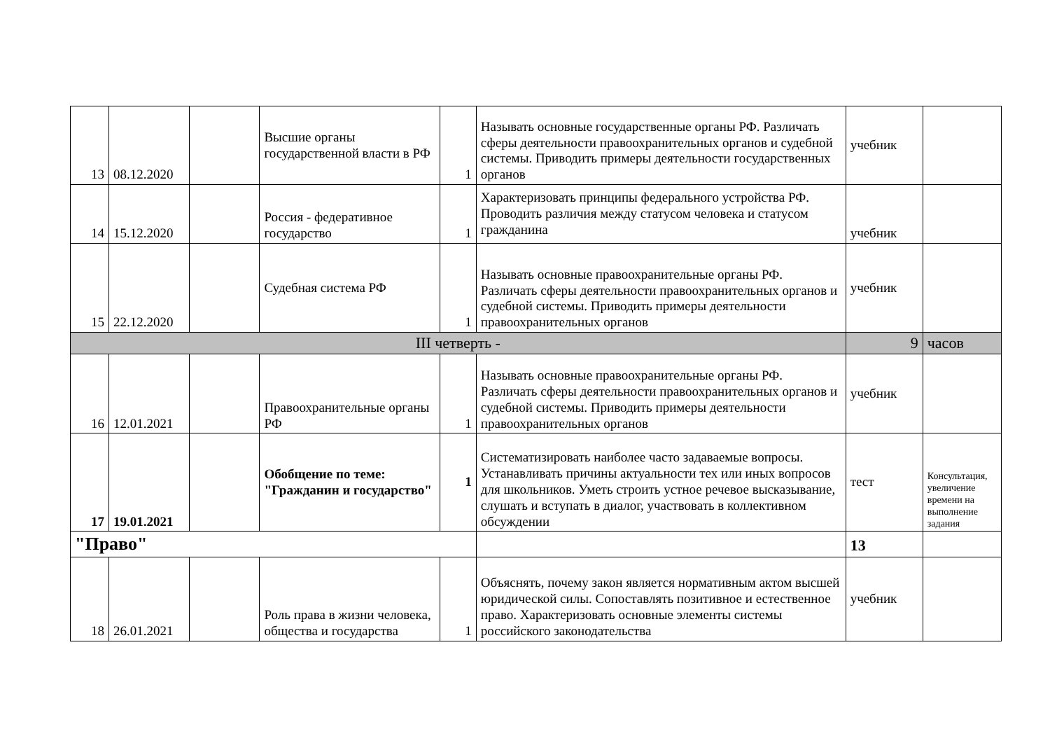| 13 | 08.12.2020 | | Высшие органы государственной власти в РФ | 1 | Называть основные государственные органы РФ. Различать сферы деятельности правоохранительных органов и судебной системы. Приводить примеры деятельности государственных органов | учебник | |
| 14 | 15.12.2020 | | Россия - федеративное государство | 1 | Характеризовать принципы федерального устройства РФ. Проводить различия между статусом человека и статусом гражданина | учебник | |
| 15 | 22.12.2020 | | Судебная система РФ | 1 | Называть основные правоохранительные органы РФ. Различать сферы деятельности правоохранительных органов и судебной системы. Приводить примеры деятельности правоохранительных органов | учебник | |
| III четверть - | | | | | | 9 | часов |
| 16 | 12.01.2021 | | Правоохранительные органы РФ | 1 | Называть основные правоохранительные органы РФ. Различать сферы деятельности правоохранительных органов и судебной системы. Приводить примеры деятельности правоохранительных органов | учебник | |
| 17 | 19.01.2021 | | Обобщение по теме: "Гражданин и государство" | 1 | Систематизировать наиболее часто задаваемые вопросы. Устанавливать причины актуальности тех или иных вопросов для школьников. Уметь строить устное речевое высказывание, слушать и вступать в диалог, участвовать в коллективном обсуждении | тест | Консультация, увеличение времени на выполнение задания |
| "Право" | | | | | | 13 | |
| 18 | 26.01.2021 | | Роль права в жизни человека, общества и государства | 1 | Объяснять, почему закон является нормативным актом высшей юридической силы. Сопоставлять позитивное и естественное право. Характеризовать основные элементы системы российского законодательства | учебник | |